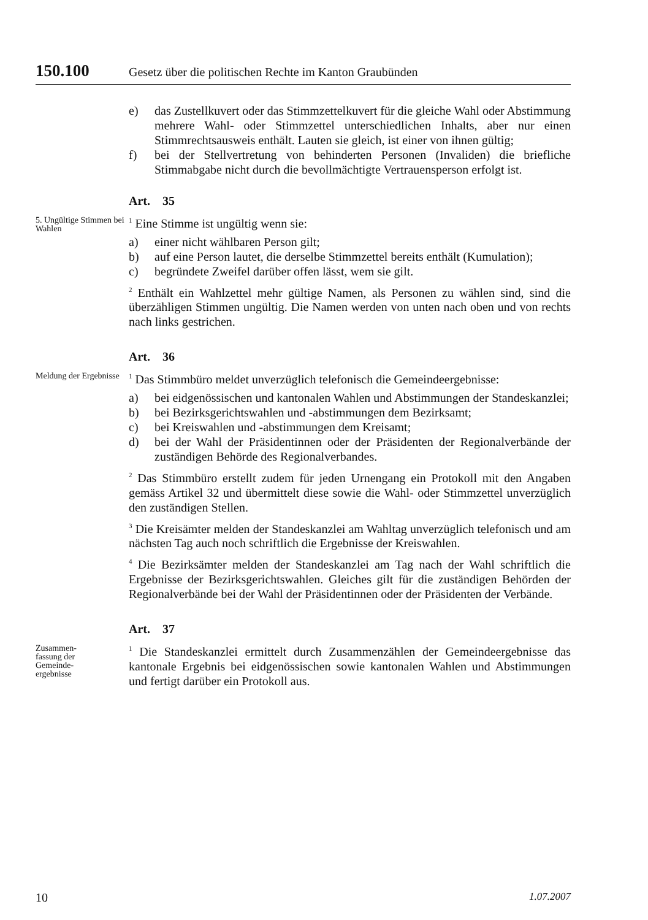150.100 Gesetz über die politischen Rechte im Kanton Graubünden
e) das Zustellkuvert oder das Stimmzettelkuvert für die gleiche Wahl oder Abstimmung mehrere Wahl- oder Stimmzettel unterschiedlichen Inhalts, aber nur einen Stimmrechtsausweis enthält. Lauten sie gleich, ist einer von ihnen gültig;
f) bei der Stellvertretung von behinderten Personen (Invaliden) die briefliche Stimmabgabe nicht durch die bevollmächtigte Vertrauensperson erfolgt ist.
Art. 35
5. Ungültige Stimmen bei Wahlen
<sup>1</sup> Eine Stimme ist ungültig wenn sie:
a) einer nicht wählbaren Person gilt;
b) auf eine Person lautet, die derselbe Stimmzettel bereits enthält (Kumulation);
c) begründete Zweifel darüber offen lässt, wem sie gilt.
<sup>2</sup> Enthält ein Wahlzettel mehr gültige Namen, als Personen zu wählen sind, sind die überzähligen Stimmen ungültig. Die Namen werden von unten nach oben und von rechts nach links gestrichen.
Art. 36
Meldung der Ergebnisse
<sup>1</sup> Das Stimmbüro meldet unverzüglich telefonisch die Gemeindeergebnisse:
a) bei eidgenössischen und kantonalen Wahlen und Abstimmungen der Standeskanzlei;
b) bei Bezirksgerichtswahlen und -abstimmungen dem Bezirksamt;
c) bei Kreiswahlen und -abstimmungen dem Kreisamt;
d) bei der Wahl der Präsidentinnen oder der Präsidenten der Regionalverbände der zuständigen Behörde des Regionalverbandes.
<sup>2</sup> Das Stimmbüro erstellt zudem für jeden Urnengang ein Protokoll mit den Angaben gemäss Artikel 32 und übermittelt diese sowie die Wahl- oder Stimmzettel unverzüglich den zuständigen Stellen.
<sup>3</sup> Die Kreisämter melden der Standeskanzlei am Wahltag unverzüglich telefonisch und am nächsten Tag auch noch schriftlich die Ergebnisse der Kreiswahlen.
<sup>4</sup> Die Bezirksämter melden der Standeskanzlei am Tag nach der Wahl schriftlich die Ergebnisse der Bezirksgerichtswahlen. Gleiches gilt für die zuständigen Behörden der Regionalverbände bei der Wahl der Präsidentinnen oder der Präsidenten der Verbände.
Art. 37
Zusammen-
fassung der
Gemeinde-
ergebnisse
<sup>1</sup> Die Standeskanzlei ermittelt durch Zusammenzählen der Gemeindeergebnisse das kantonale Ergebnis bei eidgenössischen sowie kantonalen Wahlen und Abstimmungen und fertigt darüber ein Protokoll aus.
10 1.07.2007